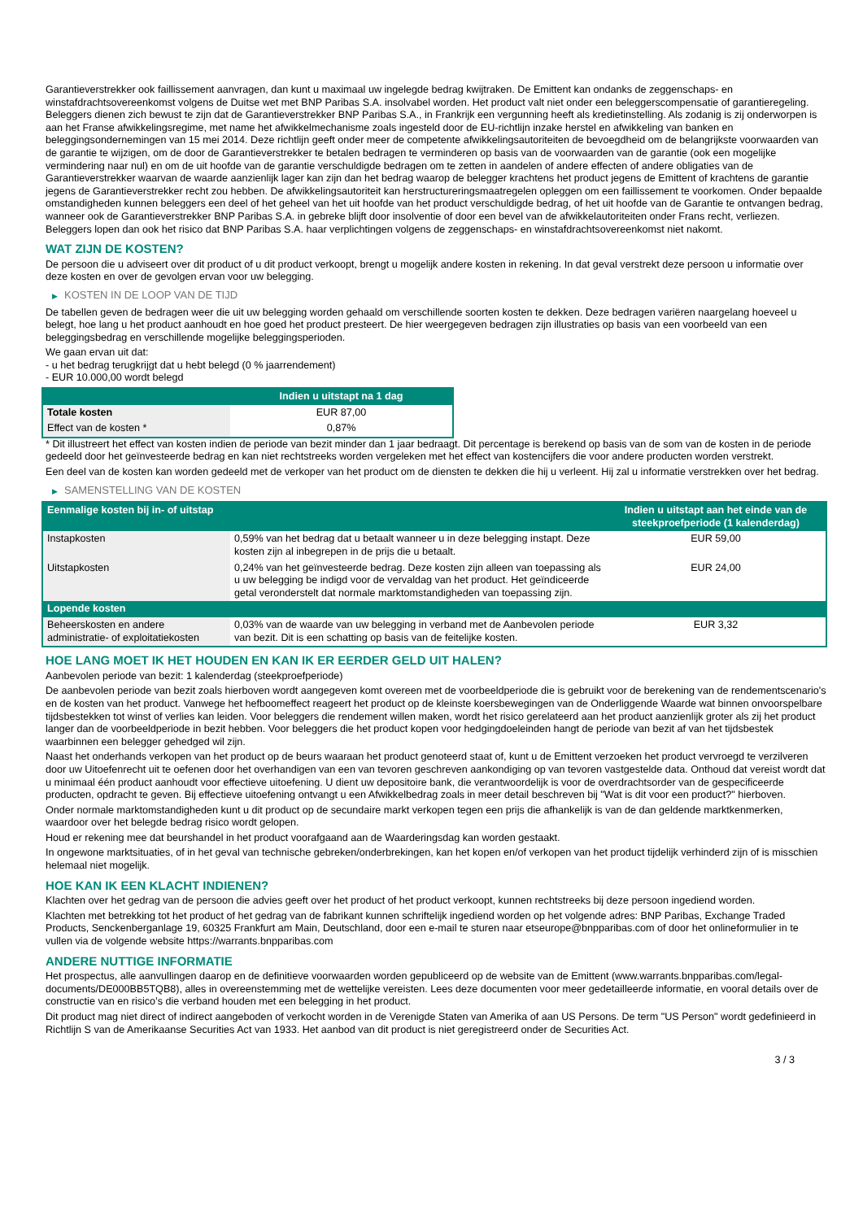Garantieverstrekker ook faillissement aanvragen, dan kunt u maximaal uw ingelegde bedrag kwijtraken. De Emittent kan ondanks de zeggenschaps- en winstafdrachtsovereenkomst volgens de Duitse wet met BNP Paribas S.A. insolvabel worden. Het product valt niet onder een beleggerscompensatie of garantieregeling.
Beleggers dienen zich bewust te zijn dat de Garantieverstrekker BNP Paribas S.A., in Frankrijk een vergunning heeft als kredietinstelling. Als zodanig is zij onderworpen is aan het Franse afwikkelingsregime, met name het afwikkelmechanisme zoals ingesteld door de EU-richtlijn inzake herstel en afwikkeling van banken en beleggingsondernemingen van 15 mei 2014. Deze richtlijn geeft onder meer de competente afwikkelingsautoriteiten de bevoegdheid om de belangrijkste voorwaarden van de garantie te wijzigen, om de door de Garantieverstrekker te betalen bedragen te verminderen op basis van de voorwaarden van de garantie (ook een mogelijke vermindering naar nul) en om de uit hoofde van de garantie verschuldigde bedragen om te zetten in aandelen of andere effecten of andere obligaties van de Garantieverstrekker waarvan de waarde aanzienlijk lager kan zijn dan het bedrag waarop de belegger krachtens het product jegens de Emittent of krachtens de garantie jegens de Garantieverstrekker recht zou hebben. De afwikkelingsautoriteit kan herstructureringsmaatregelen opleggen om een faillissement te voorkomen. Onder bepaalde omstandigheden kunnen beleggers een deel of het geheel van het uit hoofde van het product verschuldigde bedrag, of het uit hoofde van de Garantie te ontvangen bedrag, wanneer ook de Garantieverstrekker BNP Paribas S.A. in gebreke blijft door insolventie of door een bevel van de afwikkelautoriteiten onder Frans recht, verliezen. Beleggers lopen dan ook het risico dat BNP Paribas S.A. haar verplichtingen volgens de zeggenschaps- en winstafdrachtsovereenkomst niet nakomt.
WAT ZIJN DE KOSTEN?
De persoon die u adviseert over dit product of u dit product verkoopt, brengt u mogelijk andere kosten in rekening. In dat geval verstrekt deze persoon u informatie over deze kosten en over de gevolgen ervan voor uw belegging.
▶ KOSTEN IN DE LOOP VAN DE TIJD
De tabellen geven de bedragen weer die uit uw belegging worden gehaald om verschillende soorten kosten te dekken. Deze bedragen variëren naargelang hoeveel u belegt, hoe lang u het product aanhoudt en hoe goed het product presteert. De hier weergegeven bedragen zijn illustraties op basis van een voorbeeld van een beleggingsbedrag en verschillende mogelijke beleggingsperioden.
We gaan ervan uit dat:
- u het bedrag terugkrijgt dat u hebt belegd (0 % jaarrendement)
- EUR 10.000,00 wordt belegd
| | Indien u uitstapt na 1 dag |
| --- | --- |
| Totale kosten | EUR 87,00 |
| Effect van de kosten * | 0,87% |
* Dit illustreert het effect van kosten indien de periode van bezit minder dan 1 jaar bedraagt. Dit percentage is berekend op basis van de som van de kosten in de periode gedeeld door het geïnvesteerde bedrag en kan niet rechtstreeks worden vergeleken met het effect van kostencijfers die voor andere producten worden verstrekt.
Een deel van de kosten kan worden gedeeld met de verkoper van het product om de diensten te dekken die hij u verleent. Hij zal u informatie verstrekken over het bedrag.
▶ SAMENSTELLING VAN DE KOSTEN
| Eenmalige kosten bij in- of uitstap | | Indien u uitstapt aan het einde van de steekproefperiode (1 kalenderdag) |
| --- | --- | --- |
| Instapkosten | 0,59% van het bedrag dat u betaalt wanneer u in deze belegging instapt. Deze kosten zijn al inbegrepen in de prijs die u betaalt. | EUR 59,00 |
| Uitstapkosten | 0,24% van het geïnvesteerde bedrag. Deze kosten zijn alleen van toepassing als u uw belegging be indigd voor de vervaldag van het product. Het geïndiceerde getal veronderstelt dat normale marktomstandigheden van toepassing zijn. | EUR 24,00 |
| Lopende kosten | | |
| Beheerskosten en andere administratie- of exploitatiekosten | 0,03% van de waarde van uw belegging in verband met de Aanbevolen periode van bezit. Dit is een schatting op basis van de feitelijke kosten. | EUR 3,32 |
HOE LANG MOET IK HET HOUDEN EN KAN IK ER EERDER GELD UIT HALEN?
Aanbevolen periode van bezit: 1 kalenderdag (steekproefperiode)
De aanbevolen periode van bezit zoals hierboven wordt aangegeven komt overeen met de voorbeeldperiode die is gebruikt voor de berekening van de rendementscenario's en de kosten van het product. Vanwege het hefboomeffect reageert het product op de kleinste koersbewegingen van de Onderliggende Waarde wat binnen onvoorspelbare tijdsbestekken tot winst of verlies kan leiden. Voor beleggers die rendement willen maken, wordt het risico gerelateerd aan het product aanzienlijk groter als zij het product langer dan de voorbeeldperiode in bezit hebben. Voor beleggers die het product kopen voor hedgingdoeleinden hangt de periode van bezit af van het tijdsbestek waarbinnen een belegger gehedged wil zijn.
Naast het onderhands verkopen van het product op de beurs waaraan het product genoteerd staat of, kunt u de Emittent verzoeken het product vervroegd te verzilveren door uw Uitoefenrecht uit te oefenen door het overhandigen van een van tevoren geschreven aankondiging op van tevoren vastgestelde data. Onthoud dat vereist wordt dat u minimaal één product aanhoudt voor effectieve uitoefening. U dient uw depositoire bank, die verantwoordelijk is voor de overdrachtsorder van de gespecificeerde producten, opdracht te geven. Bij effectieve uitoefening ontvangt u een Afwikkelbedrag zoals in meer detail beschreven bij "Wat is dit voor een product?" hierboven.
Onder normale marktomstandigheden kunt u dit product op de secundaire markt verkopen tegen een prijs die afhankelijk is van de dan geldende marktkenmerken, waardoor over het belegde bedrag risico wordt gelopen.
Houd er rekening mee dat beurshandel in het product voorafgaand aan de Waarderingsdag kan worden gestaakt.
In ongewone marktsituaties, of in het geval van technische gebreken/onderbrekingen, kan het kopen en/of verkopen van het product tijdelijk verhinderd zijn of is misschien helemaal niet mogelijk.
HOE KAN IK EEN KLACHT INDIENEN?
Klachten over het gedrag van de persoon die advies geeft over het product of het product verkoopt, kunnen rechtstreeks bij deze persoon ingediend worden.
Klachten met betrekking tot het product of het gedrag van de fabrikant kunnen schriftelijk ingediend worden op het volgende adres: BNP Paribas, Exchange Traded Products, Senckenberganlage 19, 60325 Frankfurt am Main, Deutschland, door een e-mail te sturen naar etseurope@bnpparibas.com of door het onlineformulier in te vullen via de volgende website https://warrants.bnpparibas.com
ANDERE NUTTIGE INFORMATIE
Het prospectus, alle aanvullingen daarop en de definitieve voorwaarden worden gepubliceerd op de website van de Emittent (www.warrants.bnpparibas.com/legal-documents/DE000BB5TQB8), alles in overeenstemming met de wettelijke vereisten. Lees deze documenten voor meer gedetailleerde informatie, en vooral details over de constructie van en risico’s die verband houden met een belegging in het product.
Dit product mag niet direct of indirect aangeboden of verkocht worden in de Verenigde Staten van Amerika of aan US Persons. De term "US Person" wordt gedefinieerd in Richtlijn S van de Amerikaanse Securities Act van 1933. Het aanbod van dit product is niet geregistreerd onder de Securities Act.
3 / 3